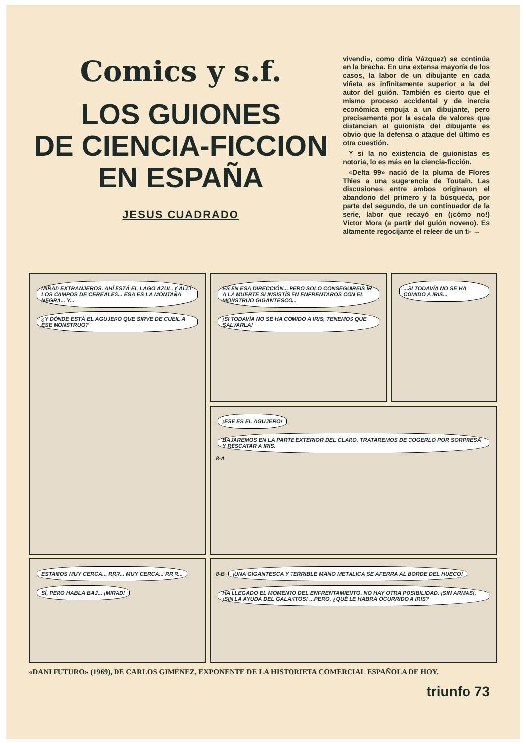Comics y s.f.
LOS GUIONES
DE CIENCIA-FICCION
EN ESPAÑA
JESUS CUADRADO
vivendi», como diría Vázquez) se continúa en la brecha. En una extensa mayoría de los casos, la labor de un dibujante en cada viñeta es infinitamente superior a la del autor del guión. También es cierto que el mismo proceso accidental y de inercia económica empuja a un dibujante, pero precisamente por la escala de valores que distancian al guionista del dibujante es obvio que la defensa o ataque del último es otra cuestión.
Y si la no existencia de guionistas es notoria, lo es más en la ciencia-ficción.
«Delta 99» nació de la pluma de Flores Thies a una sugerencia de Toutain. Las discusiones entre ambos originaron el abandono del primero y la búsqueda, por parte del segundo, de un continuador de la serie, labor que recayó en (¡cómo no!) Víctor Mora (a partir del guión noveno). Es altamente regocijante el releer de un ti- →
MIRAD EXTRANJEROS. AHÍ ESTÁ EL LAGO AZUL, Y ALLÍ LOS CAMPOS DE CEREALES... ESA ES LA MONTAÑA NEGRA... Y... ¿Y DÓNDE ESTÁ EL AGUJERO QUE SIRVE DE CUBIL A ESE MONSTRUO?
ES EN ESA DIRECCIÓN... PERO SOLO CONSEGUIREIS IR A LA MUERTE SI INSISTÍS EN ENFRENTAROS CON EL MONSTRUO GIGANTESCO... ¡SI TODAVÍA NO SE HA COMIDO A IRIS, TENEMOS QUE SALVARLA!
...SI TODAVÍA NO SE HA COMIDO A IRIS...
¡ESE ES EL AGUJERO! BAJAREMOS EN LA PARTE EXTERIOR DEL CLARO. TRATAREMOS DE COGERLO POR SORPRESA Y RESCATAR A IRIS. 8-A
ESTAMOS MUY CERCA... RRR... MUY CERCA... RR R... SÍ, PERO HABLA BAJ... ¡MIRAD!
8-B ¡UNA GIGANTESCA Y TERRIBLE MANO METÁLICA SE AFERRA AL BORDE DEL HUECO! HA LLEGADO EL MOMENTO DEL ENFRENTAMIENTO. NO HAY OTRA POSIBILIDAD. ¡SIN ARMAS!, ¡SIN LA AYUDA DEL GALAKTOS! ...PERO, ¿QUÉ LE HABRÁ OCURRIDO A IRIS?
«DANI FUTURO» (1969), DE CARLOS GIMENEZ, EXPONENTE DE LA HISTORIETA COMERCIAL ESPAÑOLA DE HOY.
triunfo 73